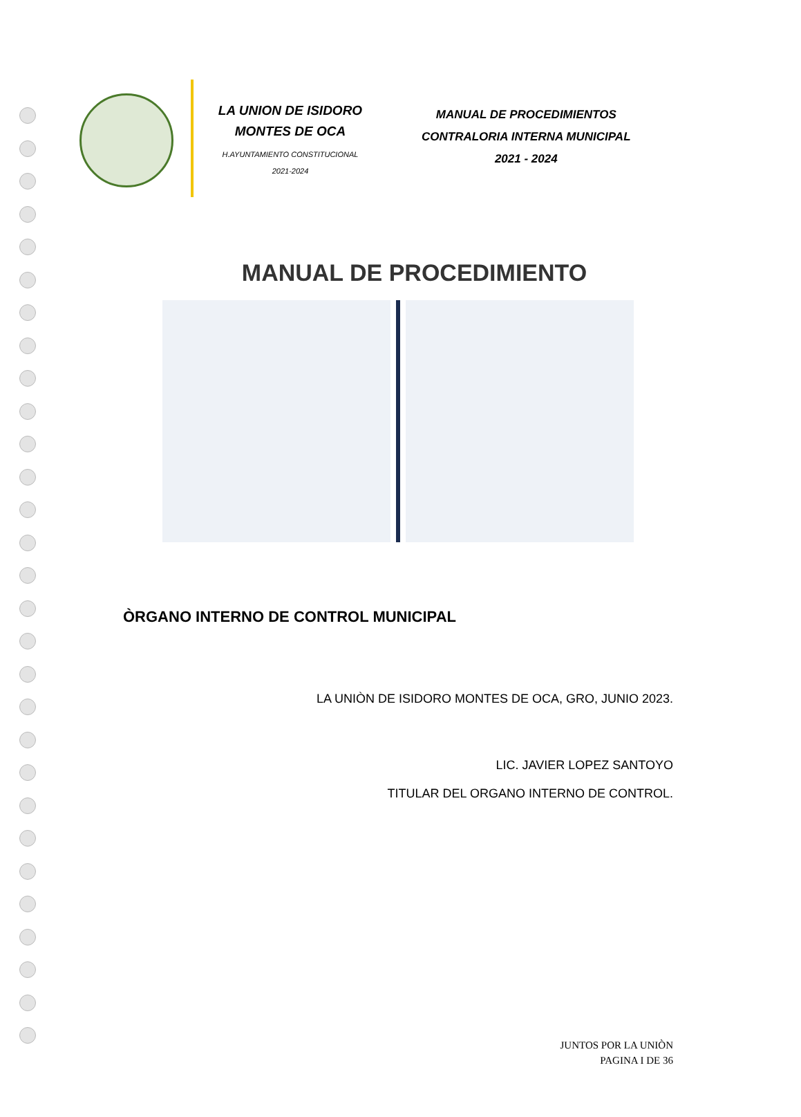LA UNION DE ISIDORO
MONTES DE OCA
H.AYUNTAMIENTO CONSTITUCIONAL
2021-2024
MANUAL DE PROCEDIMIENTOS
CONTRALORIA INTERNA MUNICIPAL
2021 - 2024
MANUAL DE PROCEDIMIENTO
ÒRGANO INTERNO DE CONTROL MUNICIPAL
LA UNIÒN DE ISIDORO MONTES DE OCA, GRO, JUNIO 2023.
LIC. JAVIER LOPEZ SANTOYO
TITULAR DEL ORGANO INTERNO DE CONTROL.
JUNTOS POR LA UNIÒN
PAGINA I DE 36